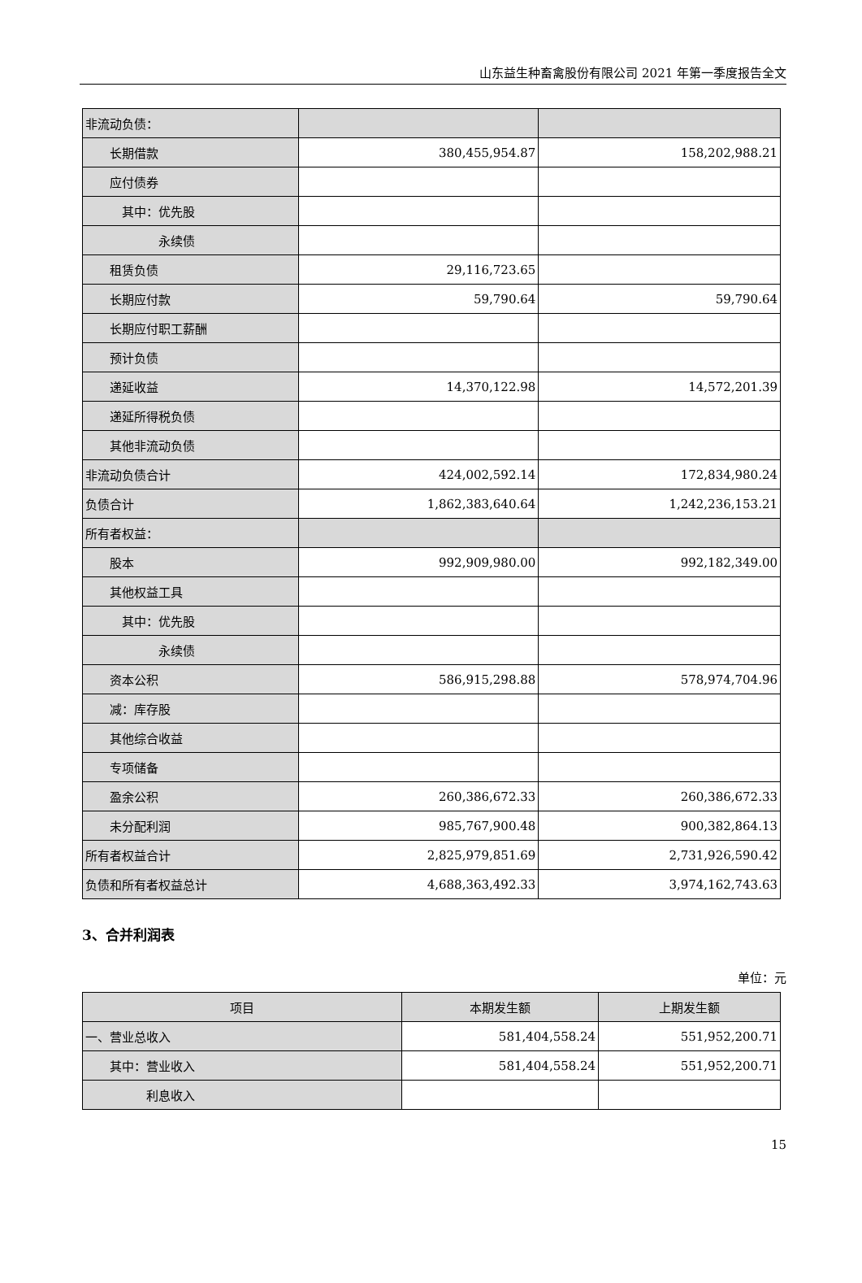山东益生种畜禽股份有限公司 2021 年第一季度报告全文
| 非流动负债： | | |
| 长期借款 | 380,455,954.87 | 158,202,988.21 |
| 应付债券 | | |
| 其中：优先股 | | |
| 永续债 | | |
| 租赁负债 | 29,116,723.65 | |
| 长期应付款 | 59,790.64 | 59,790.64 |
| 长期应付职工薪酬 | | |
| 预计负债 | | |
| 递延收益 | 14,370,122.98 | 14,572,201.39 |
| 递延所得税负债 | | |
| 其他非流动负债 | | |
| 非流动负债合计 | 424,002,592.14 | 172,834,980.24 |
| 负债合计 | 1,862,383,640.64 | 1,242,236,153.21 |
| 所有者权益： | | |
| 股本 | 992,909,980.00 | 992,182,349.00 |
| 其他权益工具 | | |
| 其中：优先股 | | |
| 永续债 | | |
| 资本公积 | 586,915,298.88 | 578,974,704.96 |
| 减：库存股 | | |
| 其他综合收益 | | |
| 专项储备 | | |
| 盈余公积 | 260,386,672.33 | 260,386,672.33 |
| 未分配利润 | 985,767,900.48 | 900,382,864.13 |
| 所有者权益合计 | 2,825,979,851.69 | 2,731,926,590.42 |
| 负债和所有者权益总计 | 4,688,363,492.33 | 3,974,162,743.63 |
3、合并利润表
单位：元
| 项目 | 本期发生额 | 上期发生额 |
| --- | --- | --- |
| 一、营业总收入 | 581,404,558.24 | 551,952,200.71 |
| 其中：营业收入 | 581,404,558.24 | 551,952,200.71 |
| 利息收入 | | |
15